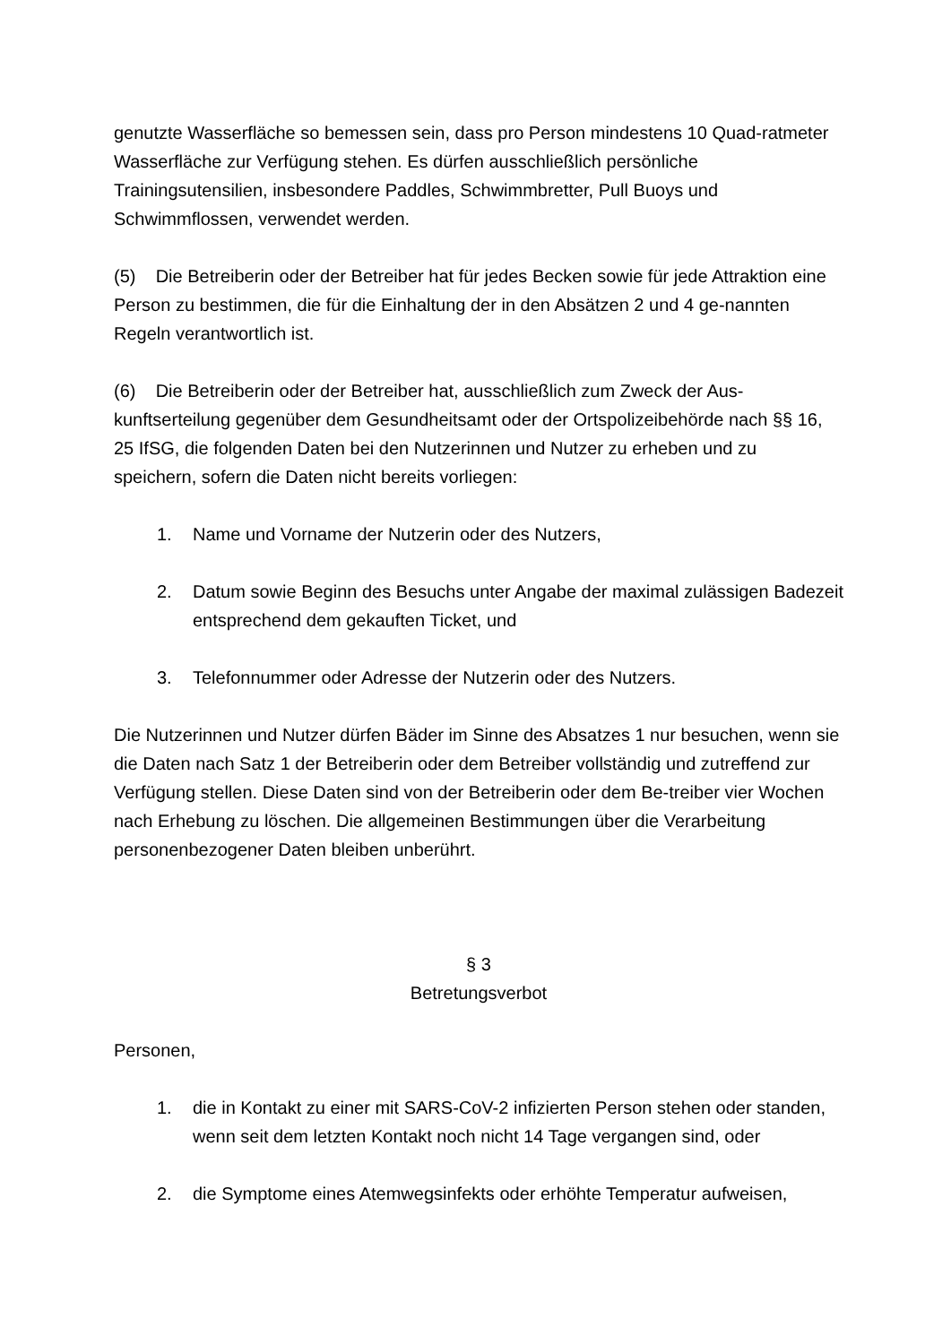genutzte Wasserfläche so bemessen sein, dass pro Person mindestens 10 Quad-ratmeter Wasserfläche zur Verfügung stehen. Es dürfen ausschließlich persönliche Trainingsutensilien, insbesondere Paddles, Schwimmbretter, Pull Buoys und Schwimmflossen, verwendet werden.
(5) Die Betreiberin oder der Betreiber hat für jedes Becken sowie für jede Attraktion eine Person zu bestimmen, die für die Einhaltung der in den Absätzen 2 und 4 ge-nannten Regeln verantwortlich ist.
(6) Die Betreiberin oder der Betreiber hat, ausschließlich zum Zweck der Aus-kunftserteilung gegenüber dem Gesundheitsamt oder der Ortspolizeibehörde nach §§ 16, 25 IfSG, die folgenden Daten bei den Nutzerinnen und Nutzer zu erheben und zu speichern, sofern die Daten nicht bereits vorliegen:
1. Name und Vorname der Nutzerin oder des Nutzers,
2. Datum sowie Beginn des Besuchs unter Angabe der maximal zulässigen Badezeit entsprechend dem gekauften Ticket, und
3. Telefonnummer oder Adresse der Nutzerin oder des Nutzers.
Die Nutzerinnen und Nutzer dürfen Bäder im Sinne des Absatzes 1 nur besuchen, wenn sie die Daten nach Satz 1 der Betreiberin oder dem Betreiber vollständig und zutreffend zur Verfügung stellen. Diese Daten sind von der Betreiberin oder dem Be-treiber vier Wochen nach Erhebung zu löschen. Die allgemeinen Bestimmungen über die Verarbeitung personenbezogener Daten bleiben unberührt.
§ 3
Betretungsverbot
Personen,
1. die in Kontakt zu einer mit SARS-CoV-2 infizierten Person stehen oder standen, wenn seit dem letzten Kontakt noch nicht 14 Tage vergangen sind, oder
2. die Symptome eines Atemwegsinfekts oder erhöhte Temperatur aufweisen,